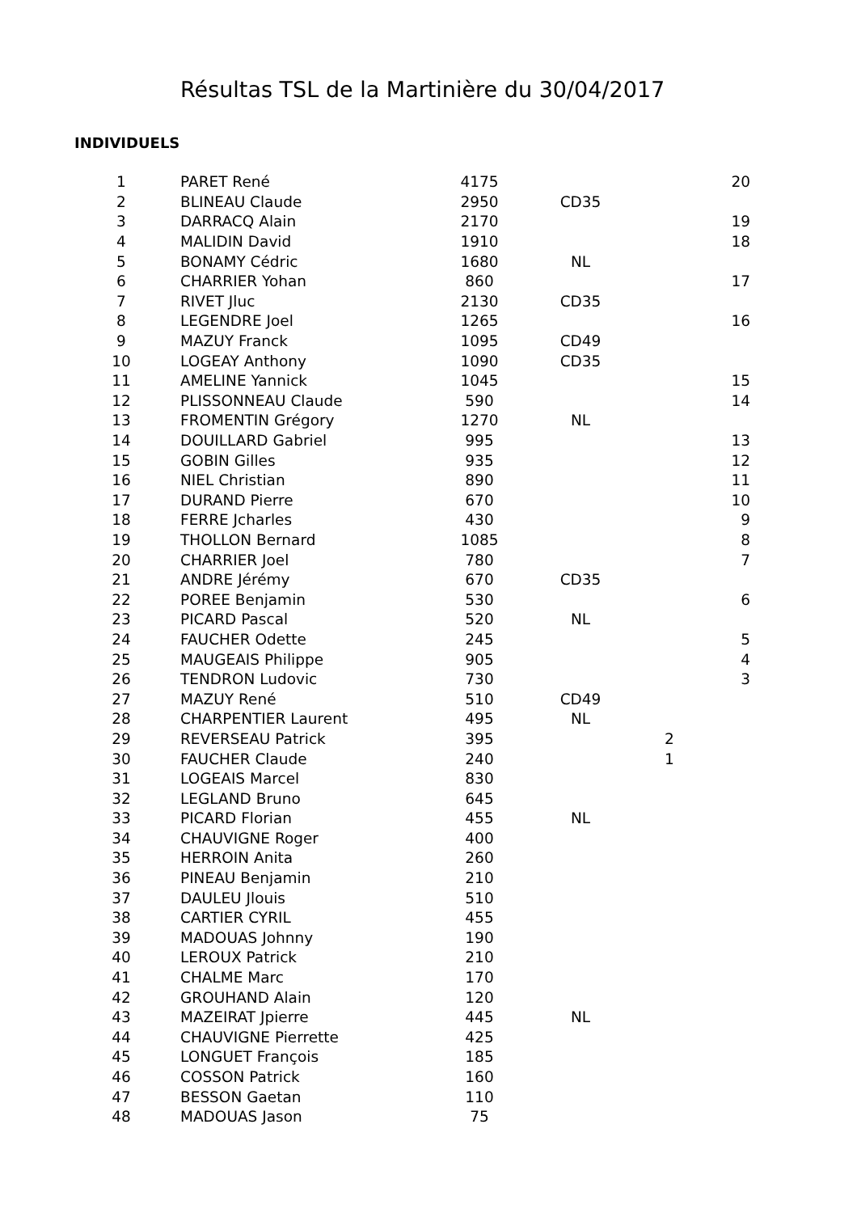Résultas TSL de la Martinière du 30/04/2017
INDIVIDUELS
| 1 | PARET René | 4175 | | | 20 |
| 2 | BLINEAU Claude | 2950 | CD35 | | |
| 3 | DARRACQ Alain | 2170 | | | 19 |
| 4 | MALIDIN David | 1910 | | | 18 |
| 5 | BONAMY Cédric | 1680 | NL | | |
| 6 | CHARRIER Yohan | 860 | | | 17 |
| 7 | RIVET Jluc | 2130 | CD35 | | |
| 8 | LEGENDRE Joel | 1265 | | | 16 |
| 9 | MAZUY Franck | 1095 | CD49 | | |
| 10 | LOGEAY Anthony | 1090 | CD35 | | |
| 11 | AMELINE Yannick | 1045 | | | 15 |
| 12 | PLISSONNEAU Claude | 590 | | | 14 |
| 13 | FROMENTIN Grégory | 1270 | NL | | |
| 14 | DOUILLARD Gabriel | 995 | | | 13 |
| 15 | GOBIN Gilles | 935 | | | 12 |
| 16 | NIEL Christian | 890 | | | 11 |
| 17 | DURAND Pierre | 670 | | | 10 |
| 18 | FERRE Jcharles | 430 | | | 9 |
| 19 | THOLLON Bernard | 1085 | | | 8 |
| 20 | CHARRIER Joel | 780 | | | 7 |
| 21 | ANDRE Jérémy | 670 | CD35 | | |
| 22 | POREE Benjamin | 530 | | | 6 |
| 23 | PICARD Pascal | 520 | NL | | |
| 24 | FAUCHER Odette | 245 | | | 5 |
| 25 | MAUGEAIS Philippe | 905 | | | 4 |
| 26 | TENDRON Ludovic | 730 | | | 3 |
| 27 | MAZUY René | 510 | CD49 | | |
| 28 | CHARPENTIER Laurent | 495 | NL | | |
| 29 | REVERSEAU Patrick | 395 | | 2 | |
| 30 | FAUCHER Claude | 240 | | 1 | |
| 31 | LOGEAIS Marcel | 830 | | | |
| 32 | LEGLAND Bruno | 645 | | | |
| 33 | PICARD Florian | 455 | NL | | |
| 34 | CHAUVIGNE Roger | 400 | | | |
| 35 | HERROIN Anita | 260 | | | |
| 36 | PINEAU Benjamin | 210 | | | |
| 37 | DAULEU Jlouis | 510 | | | |
| 38 | CARTIER CYRIL | 455 | | | |
| 39 | MADOUAS Johnny | 190 | | | |
| 40 | LEROUX Patrick | 210 | | | |
| 41 | CHALME Marc | 170 | | | |
| 42 | GROUHAND Alain | 120 | | | |
| 43 | MAZEIRAT Jpierre | 445 | NL | | |
| 44 | CHAUVIGNE Pierrette | 425 | | | |
| 45 | LONGUET François | 185 | | | |
| 46 | COSSON Patrick | 160 | | | |
| 47 | BESSON Gaetan | 110 | | | |
| 48 | MADOUAS Jason | 75 | | | |